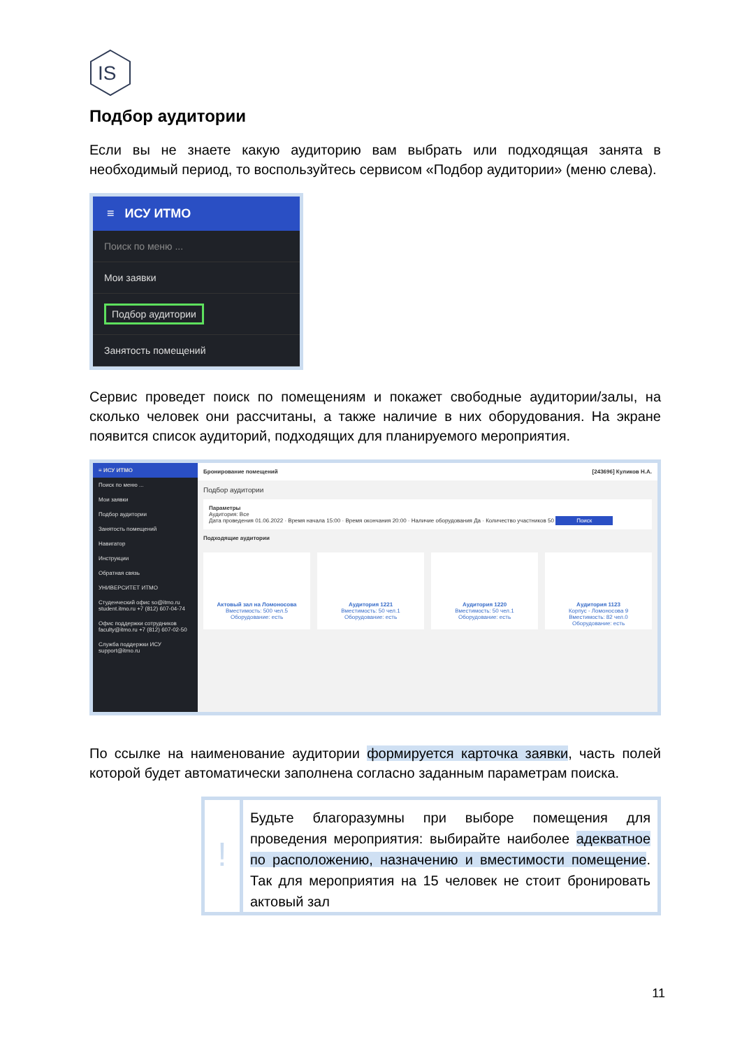IS
Подбор аудитории
Если вы не знаете какую аудиторию вам выбрать или подходящая занята в необходимый период, то воспользуйтесь сервисом «Подбор аудитории» (меню слева).
≡ ИСУ ИТМО
Поиск по меню ...
Мои заявки
Подбор аудитории
Занятость помещений
Сервис проведет поиск по помещениям и покажет свободные аудитории/залы, на сколько человек они рассчитаны, а также наличие в них оборудования. На экране появится список аудиторий, подходящих для планируемого мероприятия.
≡ ИСУ ИТМО
Поиск по меню ...
Мои заявки
Подбор аудитории
Занятость помещений
Навигатор
Инструкции
Обратная связь
УНИВЕРСИТЕТ ИТМО
Студенческий офис so@itmo.ru student.itmo.ru +7 (812) 607-04-74
Офис поддержки сотрудников faculty@itmo.ru +7 (812) 607-02-50
Служба поддержки ИСУ support@itmo.ru
Бронирование помещений [243696] Куликов Н.А.
Подбор аудитории
Параметры
Аудитория: Все
Дата проведения 01.06.2022 · Время начала 15:00 · Время окончания 20:00 · Наличие оборудования Да · Количество участников 50 Поиск
Подходящие аудитории
Актовый зал на Ломоносова
Вместимость: 500 чел.5
Оборудование: есть
Аудитория 1221
Вместимость: 50 чел.1
Оборудование: есть
Аудитория 1220
Вместимость: 50 чел.1
Оборудование: есть
Аудитория 1123
Корпус - Ломоносова 9
Вместимость: 82 чел.0
Оборудование: есть
По ссылке на наименование аудитории формируется карточка заявки, часть полей которой будет автоматически заполнена согласно заданным параметрам поиска.
!
Будьте благоразумны при выборе помещения для проведения мероприятия: выбирайте наиболее адекватное по расположению, назначению и вместимости помещение. Так для мероприятия на 15 человек не стоит бронировать актовый зал
11